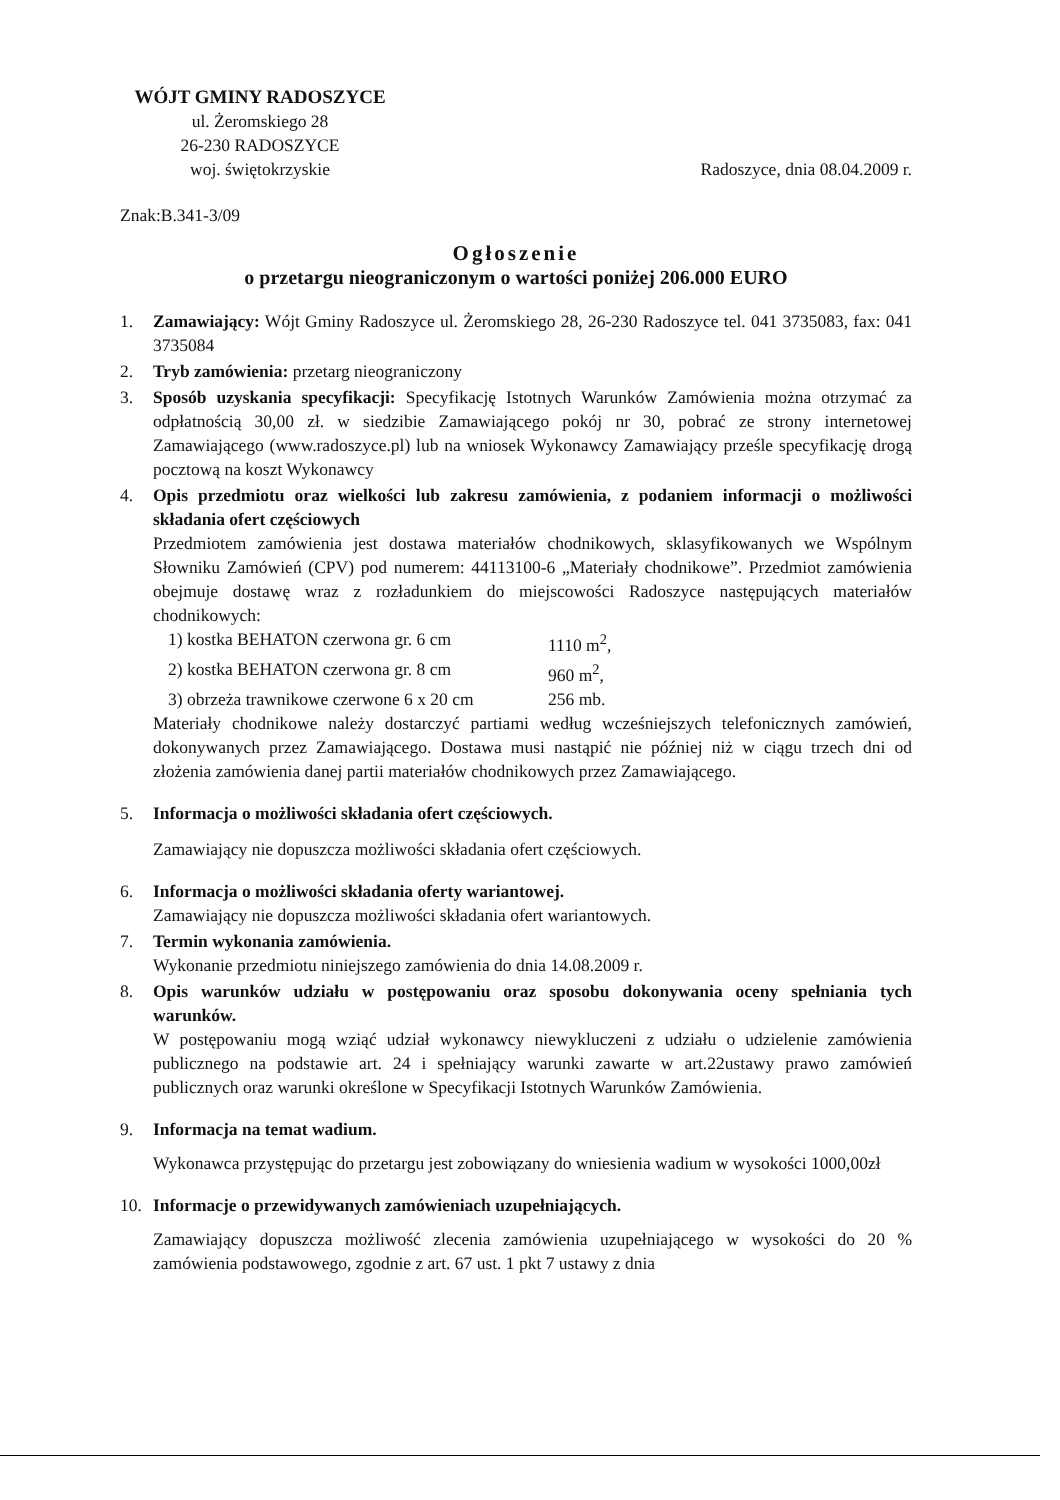WÓJT GMINY RADOSZYCE
ul. Żeromskiego 28
26-230 RADOSZYCE
woj. świętokrzyskie
Radoszyce, dnia 08.04.2009 r.
Znak:B.341-3/09
Ogłoszenie
o przetargu nieograniczonym o wartości poniżej 206.000 EURO
1. Zamawiający: Wójt Gminy Radoszyce ul. Żeromskiego 28, 26-230 Radoszyce tel. 041 3735083, fax: 041 3735084
2. Tryb zamówienia: przetarg nieograniczony
3. Sposób uzyskania specyfikacji: Specyfikację Istotnych Warunków Zamówienia można otrzymać za odpłatnością 30,00 zł. w siedzibie Zamawiającego pokój nr 30, pobrać ze strony internetowej Zamawiającego (www.radoszyce.pl) lub na wniosek Wykonawcy Zamawiający prześle specyfikację drogą pocztową na koszt Wykonawcy
4. Opis przedmiotu oraz wielkości lub zakresu zamówienia, z podaniem informacji o możliwości składania ofert częściowych
Przedmiotem zamówienia jest dostawa materiałów chodnikowych, sklasyfikowanych we Wspólnym Słowniku Zamówień (CPV) pod numerem: 44113100-6 „Materiały chodnikowe”. Przedmiot zamówienia obejmuje dostawę wraz z rozładunkiem do miejscowości Radoszyce następujących materiałów chodnikowych:
1) kostka BEHATON czerwona gr. 6 cm 1110 m<sup>2</sup>,
2) kostka BEHATON czerwona gr. 8 cm 960 m<sup>2</sup>,
3) obrzeża trawnikowe czerwone 6 x 20 cm 256 mb.
Materiały chodnikowe należy dostarczyć partiami według wcześniejszych telefonicznych zamówień, dokonywanych przez Zamawiającego. Dostawa musi nastąpić nie później niż w ciągu trzech dni od złożenia zamówienia danej partii materiałów chodnikowych przez Zamawiającego.
5. Informacja o możliwości składania ofert częściowych.
Zamawiający nie dopuszcza możliwości składania ofert częściowych.
6. Informacja o możliwości składania oferty wariantowej.
Zamawiający nie dopuszcza możliwości składania ofert wariantowych.
7. Termin wykonania zamówienia.
Wykonanie przedmiotu niniejszego zamówienia do dnia 14.08.2009 r.
8. Opis warunków udziału w postępowaniu oraz sposobu dokonywania oceny spełniania tych warunków.
W postępowaniu mogą wziąć udział wykonawcy niewykluczeni z udziału o udzielenie zamówienia publicznego na podstawie art. 24 i spełniający warunki zawarte w art.22ustawy prawo zamówień publicznych oraz warunki określone w Specyfikacji Istotnych Warunków Zamówienia.
9. Informacja na temat wadium.
Wykonawca przystępując do przetargu jest zobowiązany do wniesienia wadium w wysokości 1000,00zł
10. Informacje o przewidywanych zamówieniach uzupełniających.
Zamawiający dopuszcza możliwość zlecenia zamówienia uzupełniającego w wysokości do 20 % zamówienia podstawowego, zgodnie z art. 67 ust. 1 pkt 7 ustawy z dnia